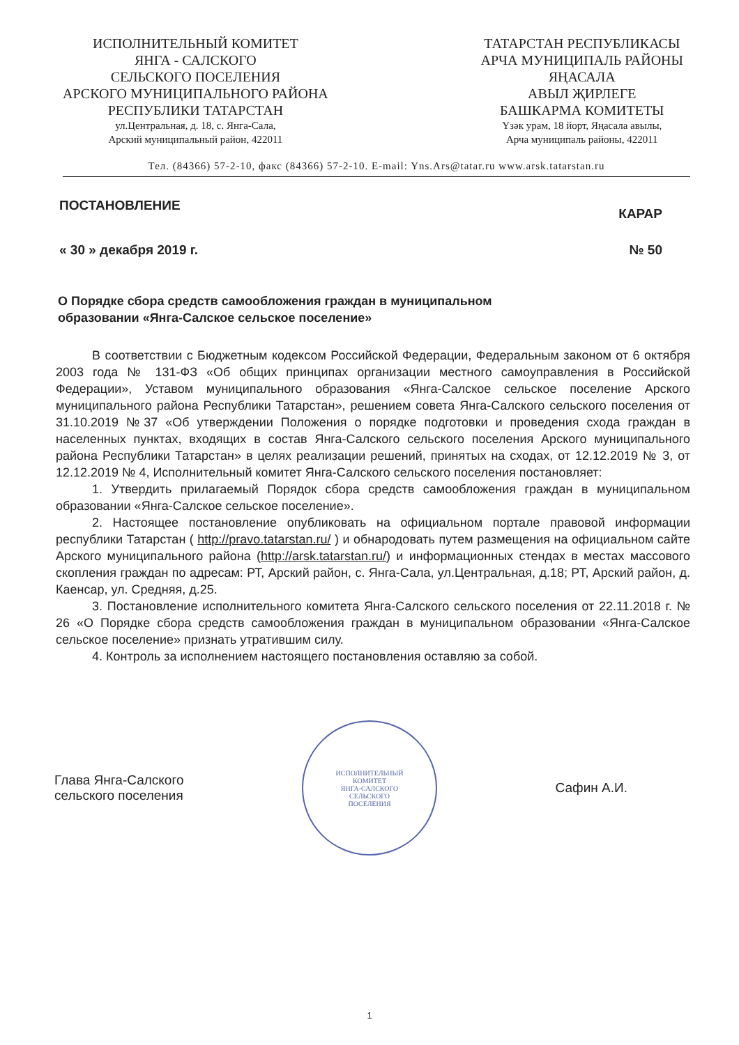ИСПОЛНИТЕЛЬНЫЙ КОМИТЕТ
ЯНГА - САЛСКОГО
СЕЛЬСКОГО ПОСЕЛЕНИЯ
АРСКОГО МУНИЦИПАЛЬНОГО РАЙОНА
РЕСПУБЛИКИ ТАТАРСТАН
ул.Центральная, д. 18, с. Янга-Сала,
Арский муниципальный район, 422011
ТАТАРСТАН РЕСПУБЛИКАСЫ
АРЧА МУНИЦИПАЛЬ РАЙОНЫ
ЯҢАСАЛА
АВЫЛ ҖИРЛЕГЕ
БАШКАРМА КОМИТЕТЫ
Үзәк урам, 18 йорт, Яңасала авылы,
Арча муниципаль районы, 422011
Тел. (84366) 57-2-10, факс (84366) 57-2-10. E-mail: Yns.Ars@tatar.ru www.arsk.tatarstan.ru
ПОСТАНОВЛЕНИЕ КАРАР
« 30 » декабря 2019 г. № 50
О Порядке сбора средств самообложения граждан в муниципальном образовании «Янга-Салское сельское поселение»
В соответствии с Бюджетным кодексом Российской Федерации, Федеральным законом от 6 октября 2003 года № 131-ФЗ «Об общих принципах организации местного самоуправления в Российской Федерации», Уставом муниципального образования «Янга-Салское сельское поселение Арского муниципального района Республики Татарстан», решением совета Янга-Салского сельского поселения от 31.10.2019 №37 «Об утверждении Положения о порядке подготовки и проведения схода граждан в населенных пунктах, входящих в состав Янга-Салского сельского поселения Арского муниципального района Республики Татарстан» в целях реализации решений, принятых на сходах, от 12.12.2019 № 3, от 12.12.2019 № 4, Исполнительный комитет Янга-Салского сельского поселения постановляет:
1. Утвердить прилагаемый Порядок сбора средств самообложения граждан в муниципальном образовании «Янга-Салское сельское поселение».
2. Настоящее постановление опубликовать на официальном портале правовой информации республики Татарстан ( http://pravo.tatarstan.ru/ ) и обнародовать путем размещения на официальном сайте Арского муниципального района (http://arsk.tatarstan.ru/) и информационных стендах в местах массового скопления граждан по адресам: РТ, Арский район, с. Янга-Сала, ул.Центральная, д.18; РТ, Арский район, д. Каенсар, ул. Средняя, д.25.
3. Постановление исполнительного комитета Янга-Салского сельского поселения от 22.11.2018 г. № 26 «О Порядке сбора средств самообложения граждан в муниципальном образовании «Янга-Салское сельское поселение» признать утратившим силу.
4. Контроль за исполнением настоящего постановления оставляю за собой.
Глава Янга-Салского
сельского поселения
ИСПОЛНИТЕЛЬНЫЙ
КОМИТЕТ
ЯНГА-САЛСКОГО
СЕЛЬСКОГО
ПОСЕЛЕНИЯ
Сафин А.И.
1